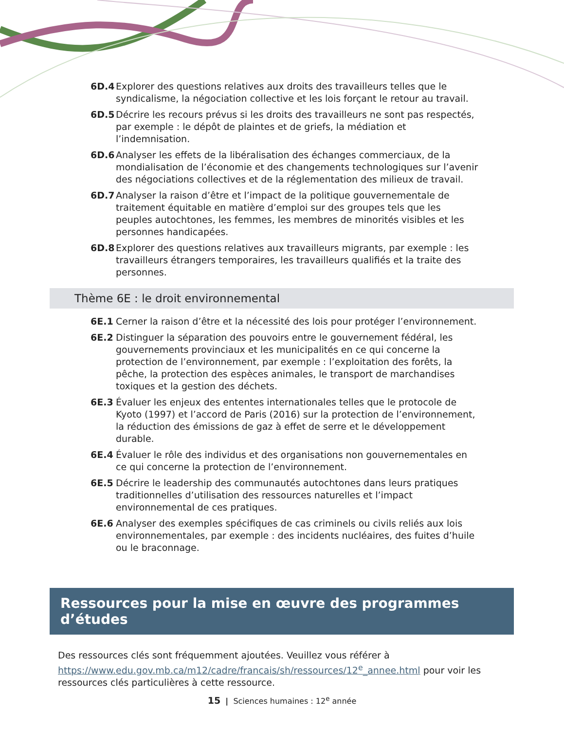6D.4 Explorer des questions relatives aux droits des travailleurs telles que le syndicalisme, la négociation collective et les lois forçant le retour au travail.
6D.5 Décrire les recours prévus si les droits des travailleurs ne sont pas respectés, par exemple : le dépôt de plaintes et de griefs, la médiation et l’indemnisation.
6D.6 Analyser les effets de la libéralisation des échanges commerciaux, de la mondialisation de l’économie et des changements technologiques sur l’avenir des négociations collectives et de la réglementation des milieux de travail.
6D.7 Analyser la raison d’être et l’impact de la politique gouvernementale de traitement équitable en matière d’emploi sur des groupes tels que les peuples autochtones, les femmes, les membres de minorités visibles et les personnes handicapées.
6D.8 Explorer des questions relatives aux travailleurs migrants, par exemple : les travailleurs étrangers temporaires, les travailleurs qualifiés et la traite des personnes.
Thème 6E : le droit environnemental
6E.1 Cerner la raison d’être et la nécessité des lois pour protéger l’environnement.
6E.2 Distinguer la séparation des pouvoirs entre le gouvernement fédéral, les gouvernements provinciaux et les municipalités en ce qui concerne la protection de l’environnement, par exemple : l’exploitation des forêts, la pêche, la protection des espèces animales, le transport de marchandises toxiques et la gestion des déchets.
6E.3 Évaluer les enjeux des ententes internationales telles que le protocole de Kyoto (1997) et l’accord de Paris (2016) sur la protection de l’environnement, la réduction des émissions de gaz à effet de serre et le développement durable.
6E.4 Évaluer le rôle des individus et des organisations non gouvernementales en ce qui concerne la protection de l’environnement.
6E.5 Décrire le leadership des communautés autochtones dans leurs pratiques traditionnelles d’utilisation des ressources naturelles et l’impact environnemental de ces pratiques.
6E.6 Analyser des exemples spécifiques de cas criminels ou civils reliés aux lois environnementales, par exemple : des incidents nucléaires, des fuites d’huile ou le braconnage.
Ressources pour la mise en œuvre des programmes d’études
Des ressources clés sont fréquemment ajoutées. Veuillez vous référer à https://www.edu.gov.mb.ca/m12/cadre/francais/sh/ressources/12<sup>e</sup>_annee.html pour voir les ressources clés particulières à cette ressource.
15 | Sciences humaines : 12<sup>e</sup> année